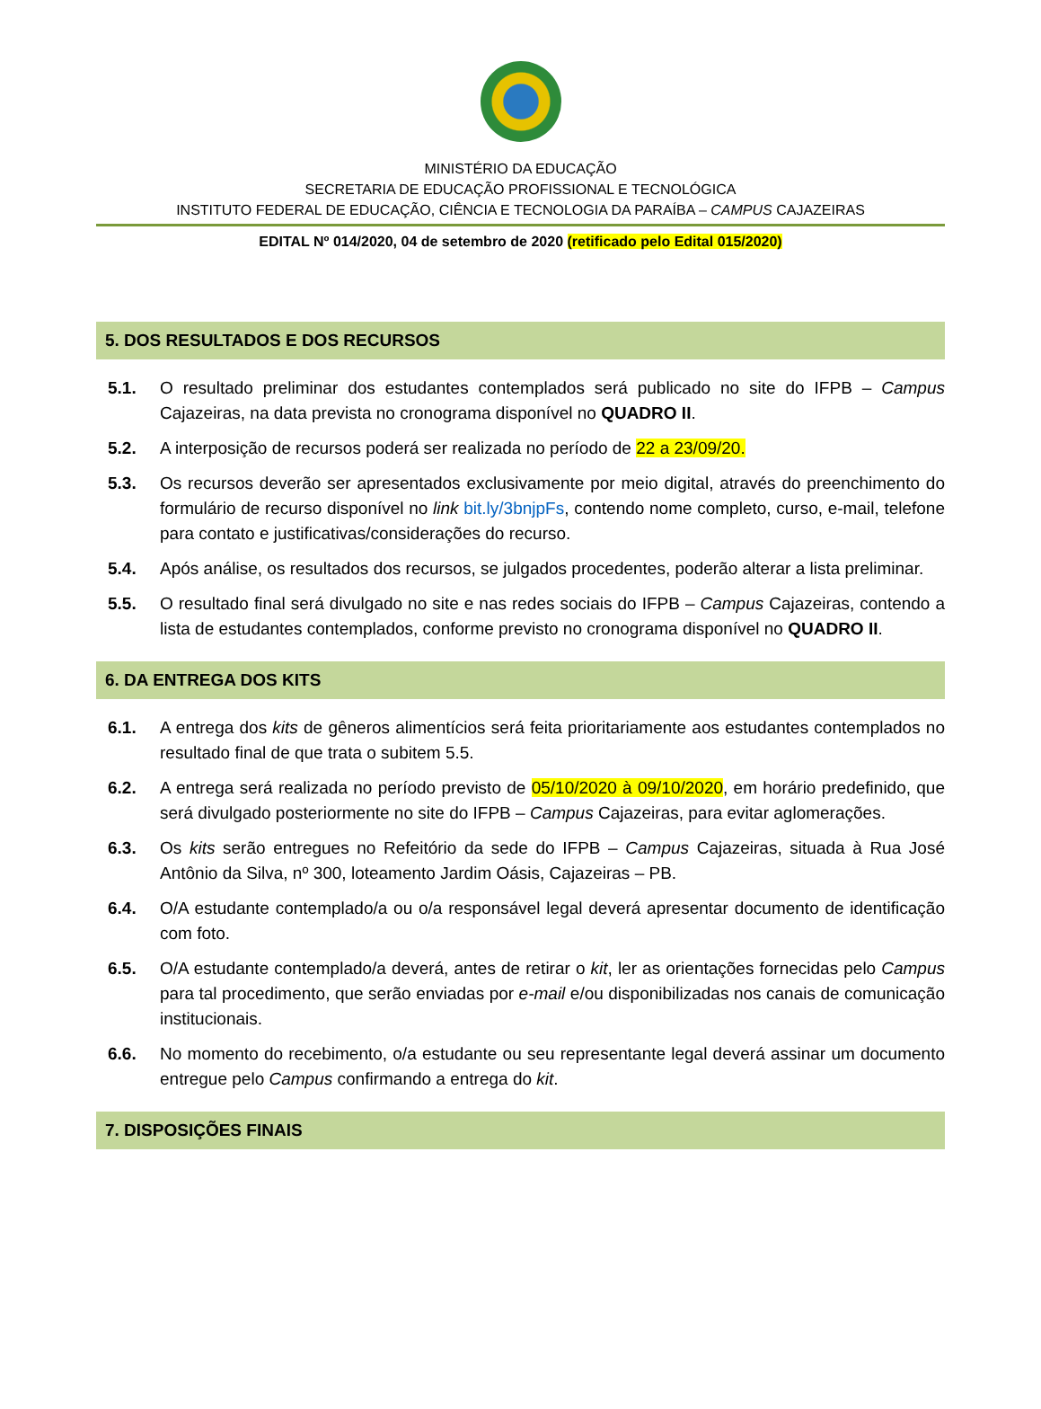MINISTÉRIO DA EDUCAÇÃO
SECRETARIA DE EDUCAÇÃO PROFISSIONAL E TECNOLÓGICA
INSTITUTO FEDERAL DE EDUCAÇÃO, CIÊNCIA E TECNOLOGIA DA PARAÍBA – CAMPUS CAJAZEIRAS
EDITAL Nº 014/2020, 04 de setembro de 2020 (retificado pelo Edital 015/2020)
5. DOS RESULTADOS E DOS RECURSOS
5.1. O resultado preliminar dos estudantes contemplados será publicado no site do IFPB – Campus Cajazeiras, na data prevista no cronograma disponível no QUADRO II.
5.2. A interposição de recursos poderá ser realizada no período de 22 a 23/09/20.
5.3. Os recursos deverão ser apresentados exclusivamente por meio digital, através do preenchimento do formulário de recurso disponível no link bit.ly/3bnjpFs, contendo nome completo, curso, e-mail, telefone para contato e justificativas/considerações do recurso.
5.4. Após análise, os resultados dos recursos, se julgados procedentes, poderão alterar a lista preliminar.
5.5. O resultado final será divulgado no site e nas redes sociais do IFPB – Campus Cajazeiras, contendo a lista de estudantes contemplados, conforme previsto no cronograma disponível no QUADRO II.
6. DA ENTREGA DOS KITS
6.1. A entrega dos kits de gêneros alimentícios será feita prioritariamente aos estudantes contemplados no resultado final de que trata o subitem 5.5.
6.2. A entrega será realizada no período previsto de 05/10/2020 à 09/10/2020, em horário predefinido, que será divulgado posteriormente no site do IFPB – Campus Cajazeiras, para evitar aglomerações.
6.3. Os kits serão entregues no Refeitório da sede do IFPB – Campus Cajazeiras, situada à Rua José Antônio da Silva, nº 300, loteamento Jardim Oásis, Cajazeiras – PB.
6.4. O/A estudante contemplado/a ou o/a responsável legal deverá apresentar documento de identificação com foto.
6.5. O/A estudante contemplado/a deverá, antes de retirar o kit, ler as orientações fornecidas pelo Campus para tal procedimento, que serão enviadas por e-mail e/ou disponibilizadas nos canais de comunicação institucionais.
6.6. No momento do recebimento, o/a estudante ou seu representante legal deverá assinar um documento entregue pelo Campus confirmando a entrega do kit.
7. DISPOSIÇÕES FINAIS